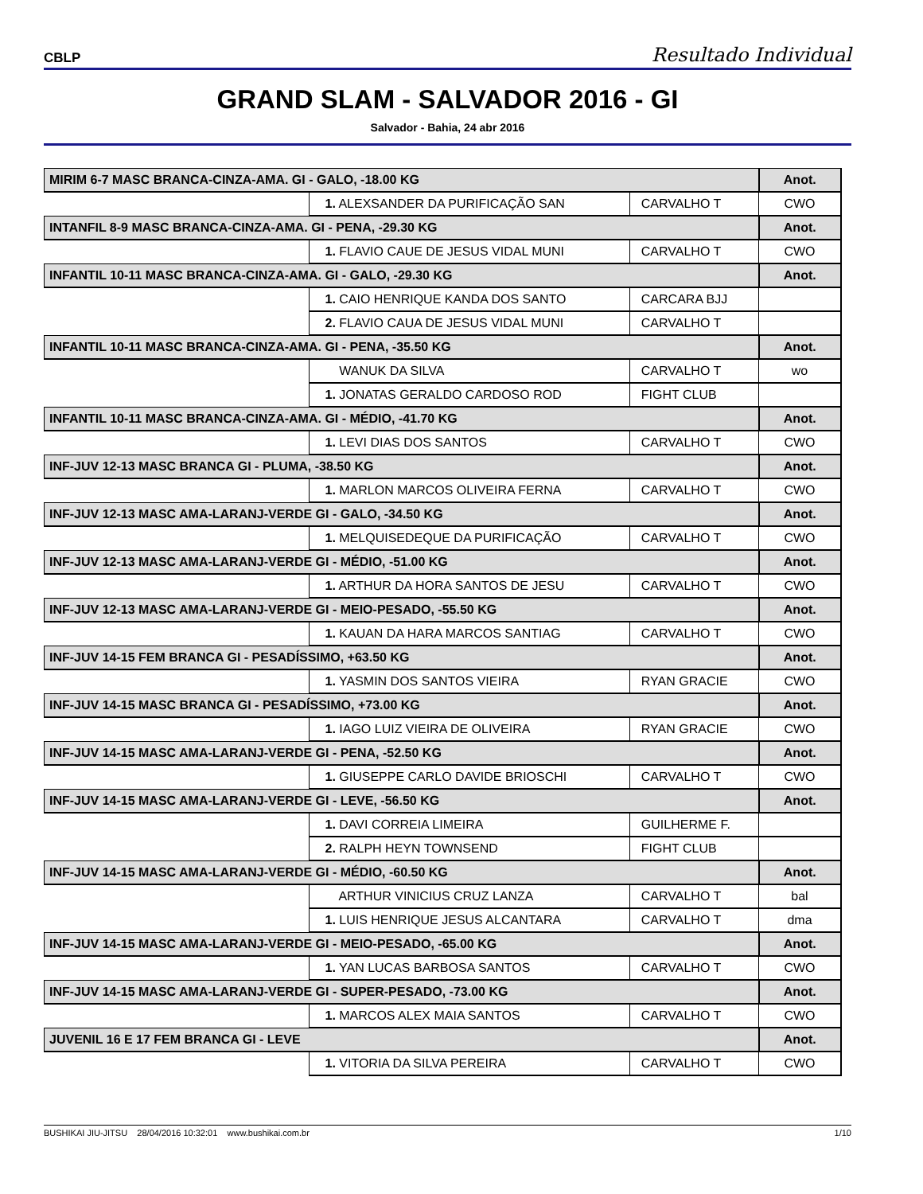CBLP Resultado Individual
GRAND SLAM - SALVADOR 2016 - GI
Salvador - Bahia, 24 abr 2016
| MIRIM 6-7 MASC BRANCA-CINZA-AMA. GI - GALO, -18.00 KG | | | Anot. |
| | 1. ALEXSANDER DA PURIFICAÇÃO SAN | CARVALHO T | CWO |
| INTANFIL 8-9 MASC BRANCA-CINZA-AMA. GI - PENA, -29.30 KG | | | Anot. |
| | 1. FLAVIO CAUE DE JESUS VIDAL MUNI | CARVALHO T | CWO |
| INFANTIL 10-11 MASC BRANCA-CINZA-AMA. GI - GALO, -29.30 KG | | | Anot. |
| | 1. CAIO HENRIQUE KANDA DOS SANTO | CARCARA BJJ | |
| | 2. FLAVIO CAUA DE JESUS VIDAL MUNI | CARVALHO T | |
| INFANTIL 10-11 MASC BRANCA-CINZA-AMA. GI - PENA, -35.50 KG | | | Anot. |
| | WANUK DA SILVA | CARVALHO T | wo |
| | 1. JONATAS GERALDO CARDOSO ROD | FIGHT CLUB | |
| INFANTIL 10-11 MASC BRANCA-CINZA-AMA. GI - MÉDIO, -41.70 KG | | | Anot. |
| | 1. LEVI DIAS DOS SANTOS | CARVALHO T | CWO |
| INF-JUV 12-13 MASC BRANCA GI - PLUMA, -38.50 KG | | | Anot. |
| | 1. MARLON MARCOS OLIVEIRA FERNA | CARVALHO T | CWO |
| INF-JUV 12-13 MASC AMA-LARANJ-VERDE GI - GALO, -34.50 KG | | | Anot. |
| | 1. MELQUISEDEQUE DA PURIFICAÇÃO | CARVALHO T | CWO |
| INF-JUV 12-13 MASC AMA-LARANJ-VERDE GI - MÉDIO, -51.00 KG | | | Anot. |
| | 1. ARTHUR DA HORA SANTOS DE JESU | CARVALHO T | CWO |
| INF-JUV 12-13 MASC AMA-LARANJ-VERDE GI - MEIO-PESADO, -55.50 KG | | | Anot. |
| | 1. KAUAN DA HARA MARCOS SANTIAG | CARVALHO T | CWO |
| INF-JUV 14-15 FEM BRANCA GI - PESADÍSSIMO, +63.50 KG | | | Anot. |
| | 1. YASMIN DOS SANTOS VIEIRA | RYAN GRACIE | CWO |
| INF-JUV 14-15 MASC BRANCA GI - PESADÍSSIMO, +73.00 KG | | | Anot. |
| | 1. IAGO LUIZ VIEIRA DE OLIVEIRA | RYAN GRACIE | CWO |
| INF-JUV 14-15 MASC AMA-LARANJ-VERDE GI - PENA, -52.50 KG | | | Anot. |
| | 1. GIUSEPPE CARLO DAVIDE BRIOSCHI | CARVALHO T | CWO |
| INF-JUV 14-15 MASC AMA-LARANJ-VERDE GI - LEVE, -56.50 KG | | | Anot. |
| | 1. DAVI CORREIA LIMEIRA | GUILHERME F. | |
| | 2. RALPH HEYN TOWNSEND | FIGHT CLUB | |
| INF-JUV 14-15 MASC AMA-LARANJ-VERDE GI - MÉDIO, -60.50 KG | | | Anot. |
| | ARTHUR VINICIUS CRUZ LANZA | CARVALHO T | bal |
| | 1. LUIS HENRIQUE JESUS ALCANTARA | CARVALHO T | dma |
| INF-JUV 14-15 MASC AMA-LARANJ-VERDE GI - MEIO-PESADO, -65.00 KG | | | Anot. |
| | 1. YAN LUCAS BARBOSA SANTOS | CARVALHO T | CWO |
| INF-JUV 14-15 MASC AMA-LARANJ-VERDE GI - SUPER-PESADO, -73.00 KG | | | Anot. |
| | 1. MARCOS ALEX MAIA SANTOS | CARVALHO T | CWO |
| JUVENIL 16 E 17 FEM BRANCA GI - LEVE | | | Anot. |
| | 1. VITORIA DA SILVA PEREIRA | CARVALHO T | CWO |
BUSHIKAI JIU-JITSU 28/04/2016 10:32:01 www.bushikai.com.br 1/10